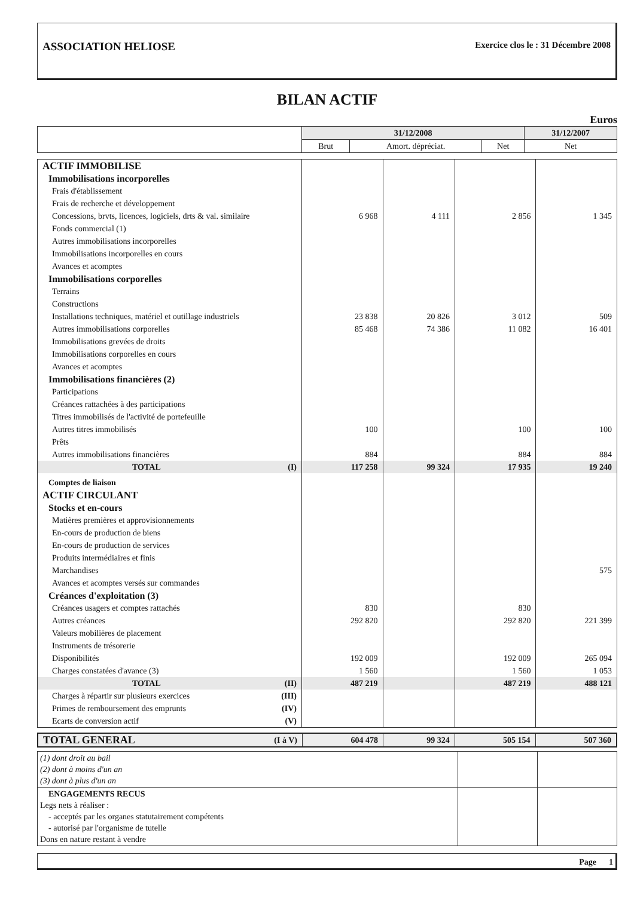ASSOCIATION HELIOSE
Exercice clos le : 31 Décembre 2008
BILAN ACTIF
Euros
| | 31/12/2008 | | | 31/12/2007 |
| --- | --- | --- | --- | --- |
| | Brut | Amort. dépréciat. | Net | Net |
| ACTIF IMMOBILISE | | | | |
| Immobilisations incorporelles | | | | |
| Frais d'établissement | | | | |
| Frais de recherche et développement | | | | |
| Concessions, brvts, licences, logiciels, drts & val. similaire | 6 968 | 4 111 | 2 856 | 1 345 |
| Fonds commercial (1) | | | | |
| Autres immobilisations incorporelles | | | | |
| Immobilisations incorporelles en cours | | | | |
| Avances et acomptes | | | | |
| Immobilisations corporelles | | | | |
| Terrains | | | | |
| Constructions | | | | |
| Installations techniques, matériel et outillage industriels | 23 838 | 20 826 | 3 012 | 509 |
| Autres immobilisations corporelles | 85 468 | 74 386 | 11 082 | 16 401 |
| Immobilisations grevées de droits | | | | |
| Immobilisations corporelles en cours | | | | |
| Avances et acomptes | | | | |
| Immobilisations financières (2) | | | | |
| Participations | | | | |
| Créances rattachées à des participations | | | | |
| Titres immobilisés de l'activité de portefeuille | | | | |
| Autres titres immobilisés | 100 | | 100 | 100 |
| Prêts | | | | |
| Autres immobilisations financières | 884 | | 884 | 884 |
| TOTAL (I) | 117 258 | 99 324 | 17 935 | 19 240 |
| Comptes de liaison | | | | |
| ACTIF CIRCULANT | | | | |
| Stocks et en-cours | | | | |
| Matières premières et approvisionnements | | | | |
| En-cours de production de biens | | | | |
| En-cours de production de services | | | | |
| Produits intermédiaires et finis | | | | |
| Marchandises | | | | 575 |
| Avances et acomptes versés sur commandes | | | | |
| Créances d'exploitation (3) | | | | |
| Créances usagers et comptes rattachés | 830 | | 830 | |
| Autres créances | 292 820 | | 292 820 | 221 399 |
| Valeurs mobilières de placement | | | | |
| Instruments de trésorerie | | | | |
| Disponibilités | 192 009 | | 192 009 | 265 094 |
| Charges constatées d'avance (3) | 1 560 | | 1 560 | 1 053 |
| TOTAL (II) | 487 219 | | 487 219 | 488 121 |
| Charges à répartir sur plusieurs exercices (III) | | | | |
| Primes de remboursement des emprunts (IV) | | | | |
| Ecarts de conversion actif (V) | | | | |
| TOTAL GENERAL (I à V) | 604 478 | 99 324 | 505 154 | 507 360 |
| (1) dont droit au bail (2) dont à moins d'un an (3) dont à plus d'un an | | |
| ENGAGEMENTS RECUS Legs nets à réaliser : - acceptés par les organes statutairement compétents - autorisé par l'organisme de tutelle Dons en nature restant à vendre | | |
Page 1